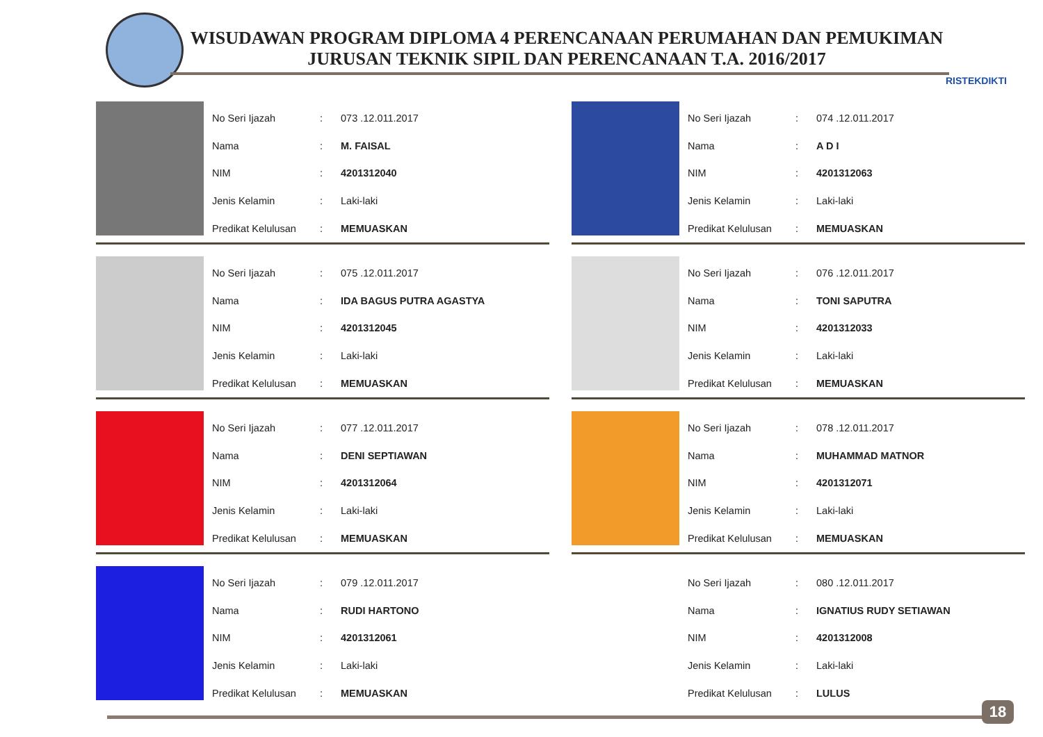WISUDAWAN PROGRAM DIPLOMA 4 PERENCANAAN PERUMAHAN DAN PEMUKIMAN
JURUSAN TEKNIK SIPIL DAN PERENCANAAN T.A. 2016/2017
RISTEKDIKTI
| No Seri Ijazah | : | 073 .12.011.2017 |
| Nama | : | M. FAISAL |
| NIM | : | 4201312040 |
| Jenis Kelamin | : | Laki-laki |
| Predikat Kelulusan | : | MEMUASKAN |
| No Seri Ijazah | : | 074 .12.011.2017 |
| Nama | : | A D I |
| NIM | : | 4201312063 |
| Jenis Kelamin | : | Laki-laki |
| Predikat Kelulusan | : | MEMUASKAN |
| No Seri Ijazah | : | 075 .12.011.2017 |
| Nama | : | IDA BAGUS PUTRA AGASTYA |
| NIM | : | 4201312045 |
| Jenis Kelamin | : | Laki-laki |
| Predikat Kelulusan | : | MEMUASKAN |
| No Seri Ijazah | : | 076 .12.011.2017 |
| Nama | : | TONI SAPUTRA |
| NIM | : | 4201312033 |
| Jenis Kelamin | : | Laki-laki |
| Predikat Kelulusan | : | MEMUASKAN |
| No Seri Ijazah | : | 077 .12.011.2017 |
| Nama | : | DENI SEPTIAWAN |
| NIM | : | 4201312064 |
| Jenis Kelamin | : | Laki-laki |
| Predikat Kelulusan | : | MEMUASKAN |
| No Seri Ijazah | : | 078 .12.011.2017 |
| Nama | : | MUHAMMAD MATNOR |
| NIM | : | 4201312071 |
| Jenis Kelamin | : | Laki-laki |
| Predikat Kelulusan | : | MEMUASKAN |
| No Seri Ijazah | : | 079 .12.011.2017 |
| Nama | : | RUDI HARTONO |
| NIM | : | 4201312061 |
| Jenis Kelamin | : | Laki-laki |
| Predikat Kelulusan | : | MEMUASKAN |
| No Seri Ijazah | : | 080 .12.011.2017 |
| Nama | : | IGNATIUS RUDY SETIAWAN |
| NIM | : | 4201312008 |
| Jenis Kelamin | : | Laki-laki |
| Predikat Kelulusan | : | LULUS |
18